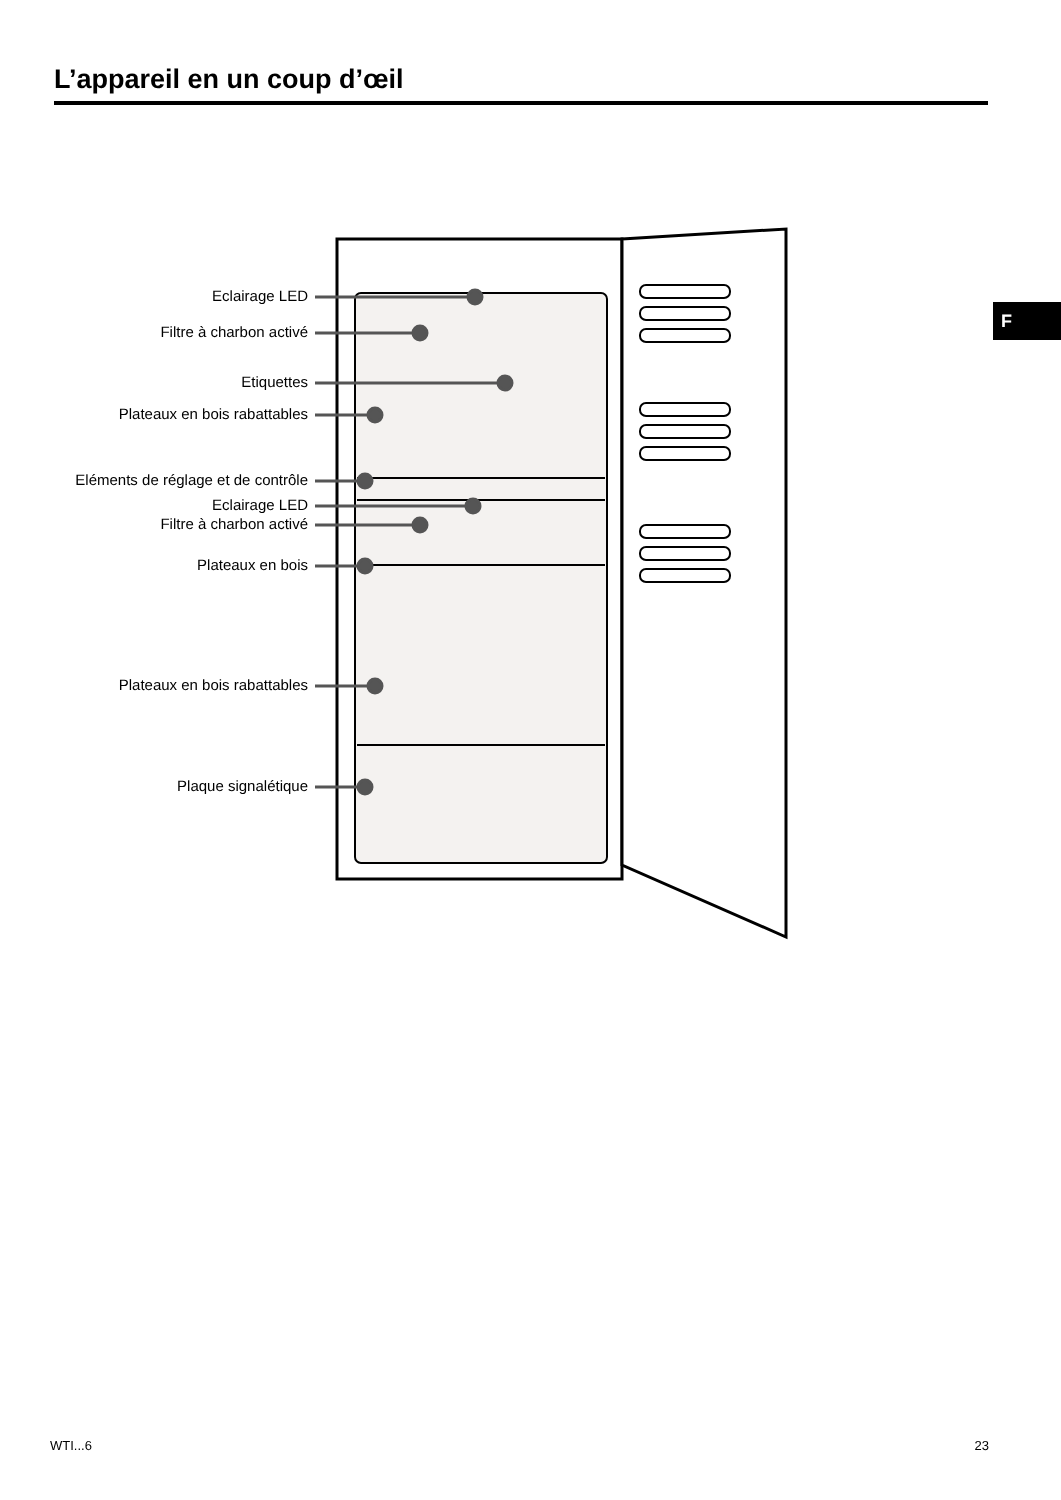L’appareil en un coup d’œil
F
Eclairage LED
Filtre à charbon activé
Etiquettes
Plateaux en bois rabattables
Eléments de réglage et de contrôle
Eclairage LED
Filtre à charbon activé
Plateaux en bois
Plateaux en bois rabattables
Plaque signalétique
WTI...6 23